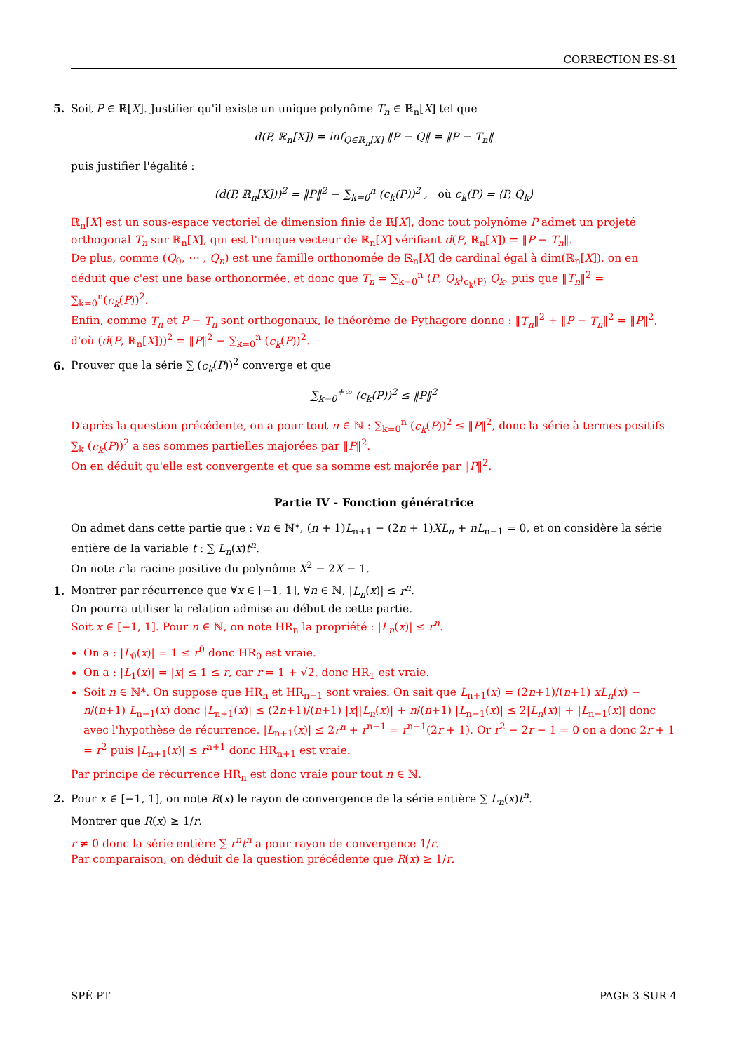CORRECTION ES-S1
5. Soit P ∈ ℝ[X]. Justifier qu'il existe un unique polynôme T<sub>n</sub> ∈ ℝ<sub>n</sub>[X] tel que
d(P, ℝ<sub>n</sub>[X]) = inf<sub>Q∈ℝ<sub>n</sub>[X]</sub> ‖P − Q‖ = ‖P − T<sub>n</sub>‖
puis justifier l'égalité :
(d(P, ℝ<sub>n</sub>[X]))<sup>2</sup> = ‖P‖<sup>2</sup> − ∑<sub>k=0</sub><sup>n</sup> (c<sub>k</sub>(P))<sup>2</sup> , où c<sub>k</sub>(P) = ⟨P, Q<sub>k</sub>⟩
ℝ<sub>n</sub>[X] est un sous-espace vectoriel de dimension finie de ℝ[X], donc tout polynôme P admet un projeté orthogonal T<sub>n</sub> sur ℝ<sub>n</sub>[X], qui est l'unique vecteur de ℝ<sub>n</sub>[X] vérifiant d(P, ℝ<sub>n</sub>[X]) = ‖P − T<sub>n</sub>‖.
De plus, comme (Q<sub>0</sub>, ⋯ , Q<sub>n</sub>) est une famille orthonomée de ℝ<sub>n</sub>[X] de cardinal égal à dim(ℝ<sub>n</sub>[X]), on en déduit que c'est une base orthonormée, et donc que T<sub>n</sub> = ∑<sub>k=0</sub><sup>n</sup> ⟨P, Q<sub>k</sub>⟩<sub>c<sub>k</sub>(P)</sub> Q<sub>k</sub>, puis que ‖T<sub>n</sub>‖<sup>2</sup> = ∑<sub>k=0</sub><sup>n</sup>(c<sub>k</sub>(P))<sup>2</sup>.
Enfin, comme T<sub>n</sub> et P − T<sub>n</sub> sont orthogonaux, le théorème de Pythagore donne : ‖T<sub>n</sub>‖<sup>2</sup> + ‖P − T<sub>n</sub>‖<sup>2</sup> = ‖P‖<sup>2</sup>, d'où (d(P, ℝ<sub>n</sub>[X]))<sup>2</sup> = ‖P‖<sup>2</sup> − ∑<sub>k=0</sub><sup>n</sup> (c<sub>k</sub>(P))<sup>2</sup>.
6. Prouver que la série ∑ (c<sub>k</sub>(P))<sup>2</sup> converge et que
∑<sub>k=0</sub><sup>+∞</sup> (c<sub>k</sub>(P))<sup>2</sup> ≤ ‖P‖<sup>2</sup>
D'après la question précédente, on a pour tout n ∈ ℕ : ∑<sub>k=0</sub><sup>n</sup> (c<sub>k</sub>(P))<sup>2</sup> ≤ ‖P‖<sup>2</sup>, donc la série à termes positifs ∑<sub>k</sub> (c<sub>k</sub>(P))<sup>2</sup> a ses sommes partielles majorées par ‖P‖<sup>2</sup>.
On en déduit qu'elle est convergente et que sa somme est majorée par ‖P‖<sup>2</sup>.
Partie IV - Fonction génératrice
On admet dans cette partie que : ∀n ∈ ℕ*, (n + 1)L<sub>n+1</sub> − (2n + 1)XL<sub>n</sub> + nL<sub>n−1</sub> = 0, et on considère la série entière de la variable t : ∑ L<sub>n</sub>(x)t<sup>n</sup>.
On note r la racine positive du polynôme X<sup>2</sup> − 2X − 1.
1. Montrer par récurrence que ∀x ∈ [−1, 1], ∀n ∈ ℕ, |L<sub>n</sub>(x)| ≤ r<sup>n</sup>.
On pourra utiliser la relation admise au début de cette partie.
Soit x ∈ [−1, 1]. Pour n ∈ ℕ, on note HR<sub>n</sub> la propriété : |L<sub>n</sub>(x)| ≤ r<sup>n</sup>.
On a : |L<sub>0</sub>(x)| = 1 ≤ r<sup>0</sup> donc HR<sub>0</sub> est vraie.
On a : |L<sub>1</sub>(x)| = |x| ≤ 1 ≤ r, car r = 1 + √2, donc HR<sub>1</sub> est vraie.
Soit n ∈ ℕ*. On suppose que HR<sub>n</sub> et HR<sub>n−1</sub> sont vraies. On sait que L<sub>n+1</sub>(x) = (2n+1)/(n+1) xL<sub>n</sub>(x) − n/(n+1) L<sub>n−1</sub>(x) donc |L<sub>n+1</sub>(x)| ≤ (2n+1)/(n+1) |x||L<sub>n</sub>(x)| + n/(n+1) |L<sub>n−1</sub>(x)| ≤ 2|L<sub>n</sub>(x)| + |L<sub>n−1</sub>(x)| donc avec l'hypothèse de récurrence, |L<sub>n+1</sub>(x)| ≤ 2r<sup>n</sup> + r<sup>n−1</sup> = r<sup>n−1</sup>(2r + 1). Or r<sup>2</sup> − 2r − 1 = 0 on a donc 2r + 1 = r<sup>2</sup> puis |L<sub>n+1</sub>(x)| ≤ r<sup>n+1</sup> donc HR<sub>n+1</sub> est vraie.
Par principe de récurrence HR<sub>n</sub> est donc vraie pour tout n ∈ ℕ.
2. Pour x ∈ [−1, 1], on note R(x) le rayon de convergence de la série entière ∑ L<sub>n</sub>(x)t<sup>n</sup>.
Montrer que R(x) ≥ 1/r.
r ≠ 0 donc la série entière ∑ r<sup>n</sup>t<sup>n</sup> a pour rayon de convergence 1/r.
Par comparaison, on déduit de la question précédente que R(x) ≥ 1/r.
SPÉ PT PAGE 3 SUR 4